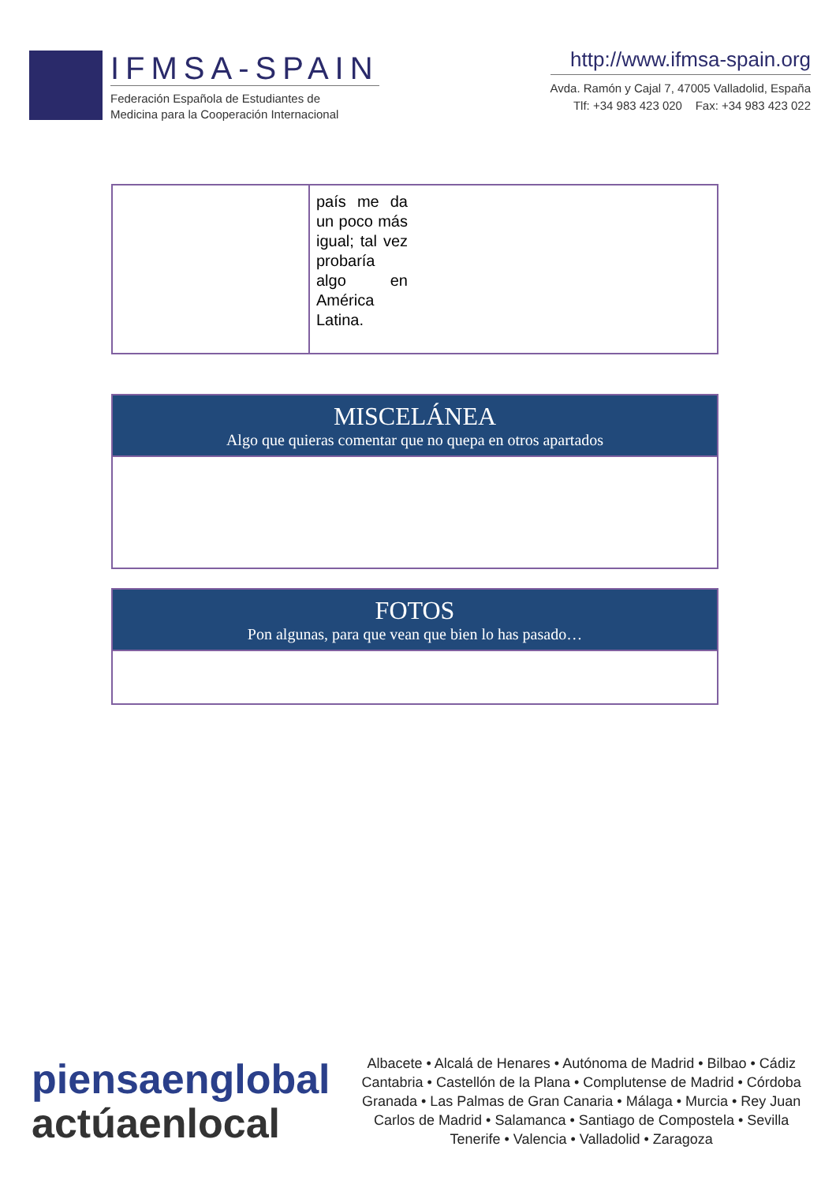IFMSA-SPAIN
Federación Española de Estudiantes de
Medicina para la Cooperación Internacional
http://www.ifmsa-spain.org
Avda. Ramón y Cajal 7, 47005 Valladolid, España
Tlf: +34 983 423 020 Fax: +34 983 423 022
| | país me da un poco más igual; tal vez probaría algo en América Latina. |
| MISCELÁNEA Algo que quieras comentar que no quepa en otros apartados |
| FOTOS Pon algunas, para que vean que bien lo has pasado… |
piensaenglobal
actúaenlocal
Albacete • Alcalá de Henares • Autónoma de Madrid • Bilbao • Cádiz
Cantabria • Castellón de la Plana • Complutense de Madrid • Córdoba
Granada • Las Palmas de Gran Canaria • Málaga • Murcia • Rey Juan
Carlos de Madrid • Salamanca • Santiago de Compostela • Sevilla
Tenerife • Valencia • Valladolid • Zaragoza